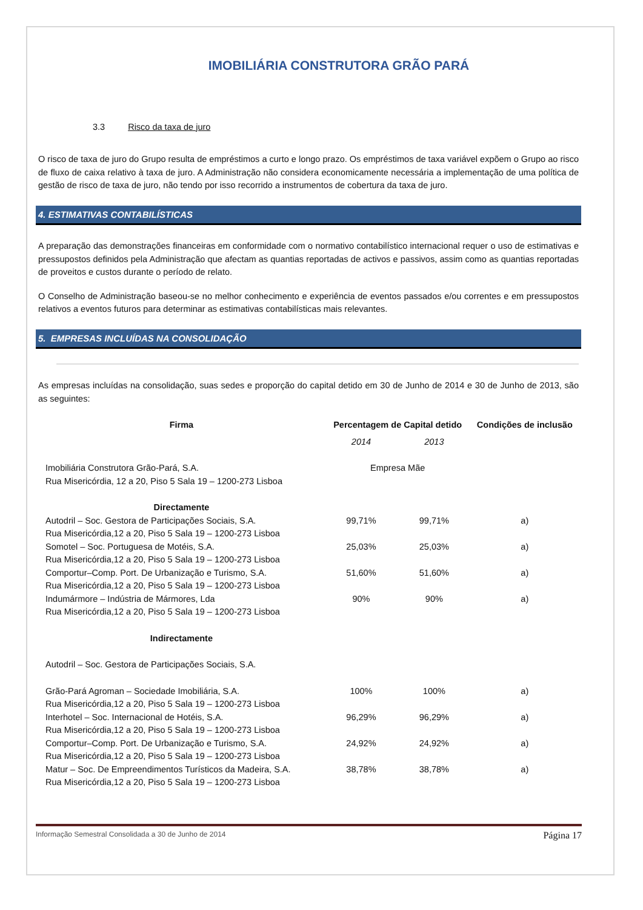IMOBILIÁRIA CONSTRUTORA GRÃO PARÁ
3.3 Risco da taxa de juro
O risco de taxa de juro do Grupo resulta de empréstimos a curto e longo prazo. Os empréstimos de taxa variável expõem o Grupo ao risco de fluxo de caixa relativo à taxa de juro. A Administração não considera economicamente necessária a implementação de uma política de gestão de risco de taxa de juro, não tendo por isso recorrido a instrumentos de cobertura da taxa de juro.
4. ESTIMATIVAS CONTABILÍSTICAS
A preparação das demonstrações financeiras em conformidade com o normativo contabilístico internacional requer o uso de estimativas e pressupostos definidos pela Administração que afectam as quantias reportadas de activos e passivos, assim como as quantias reportadas de proveitos e custos durante o período de relato.
O Conselho de Administração baseou-se no melhor conhecimento e experiência de eventos passados e/ou correntes e em pressupostos relativos a eventos futuros para determinar as estimativas contabilísticas mais relevantes.
5. EMPRESAS INCLUÍDAS NA CONSOLIDAÇÃO
As empresas incluídas na consolidação, suas sedes e proporção do capital detido em 30 de Junho de 2014 e 30 de Junho de 2013, são as seguintes:
| Firma | Percentagem de Capital detido | | Condições de inclusão |
| --- | --- | --- | --- |
| | 2014 | 2013 | |
| Imobiliária Construtora Grão-Pará, S.A. Rua Misericórdia, 12 a 20, Piso 5 Sala 19 – 1200-273 Lisboa | Empresa Mãe | | |
| Directamente | | | |
| Autodril – Soc. Gestora de Participações Sociais, S.A. Rua Misericórdia,12 a 20, Piso 5 Sala 19 – 1200-273 Lisboa | 99,71% | 99,71% | a) |
| Somotel – Soc. Portuguesa de Motéis, S.A. Rua Misericórdia,12 a 20, Piso 5 Sala 19 – 1200-273 Lisboa | 25,03% | 25,03% | a) |
| Comportur–Comp. Port. De Urbanização e Turismo, S.A. Rua Misericórdia,12 a 20, Piso 5 Sala 19 – 1200-273 Lisboa | 51,60% | 51,60% | a) |
| Indumármore – Indústria de Mármores, Lda Rua Misericórdia,12 a 20, Piso 5 Sala 19 – 1200-273 Lisboa | 90% | 90% | a) |
| Indirectamente | | | |
| Autodril – Soc. Gestora de Participações Sociais, S.A. | | | |
| Grão-Pará Agroman – Sociedade Imobiliária, S.A. Rua Misericórdia,12 a 20, Piso 5 Sala 19 – 1200-273 Lisboa | 100% | 100% | a) |
| Interhotel – Soc. Internacional de Hotéis, S.A. Rua Misericórdia,12 a 20, Piso 5 Sala 19 – 1200-273 Lisboa | 96,29% | 96,29% | a) |
| Comportur–Comp. Port. De Urbanização e Turismo, S.A. Rua Misericórdia,12 a 20, Piso 5 Sala 19 – 1200-273 Lisboa | 24,92% | 24,92% | a) |
| Matur – Soc. De Empreendimentos Turísticos da Madeira, S.A. Rua Misericórdia,12 a 20, Piso 5 Sala 19 – 1200-273 Lisboa | 38,78% | 38,78% | a) |
Informação Semestral Consolidada a 30 de Junho de 2014 Página 17